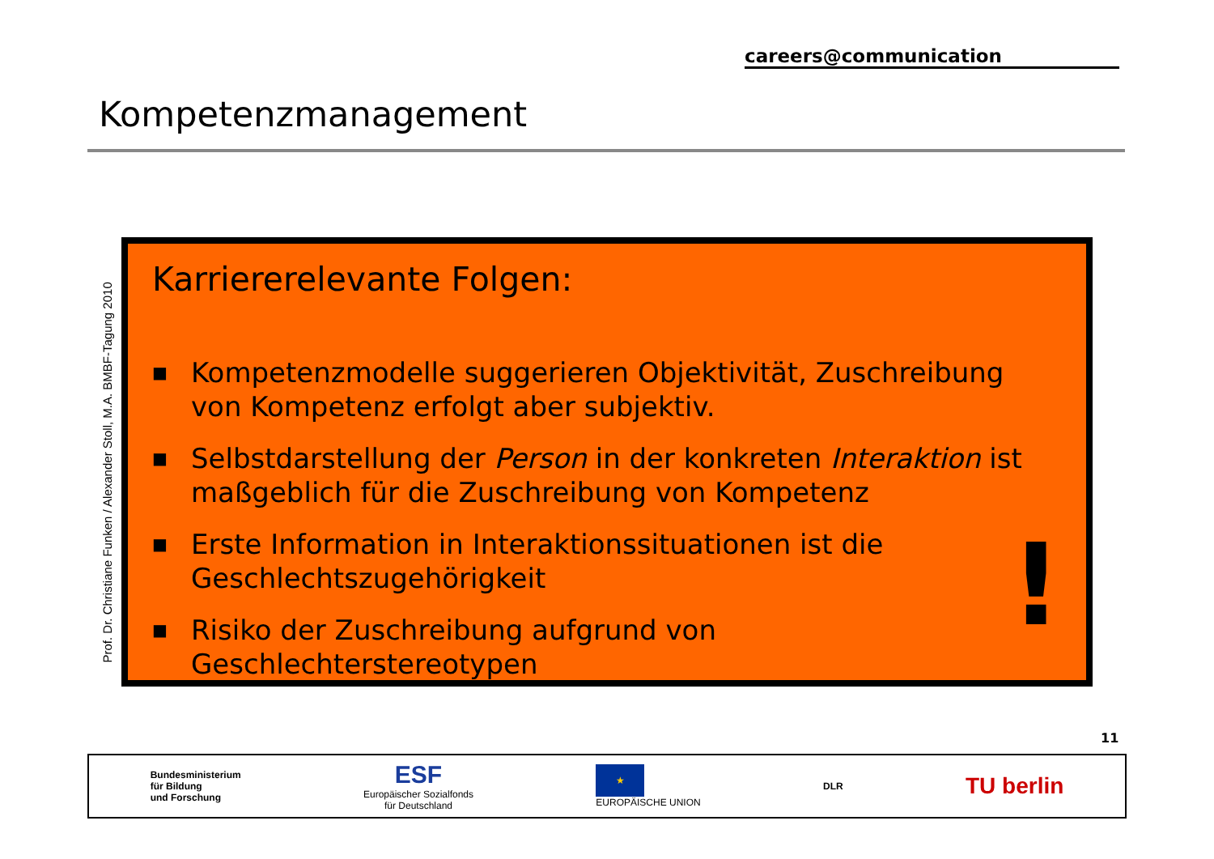careers@communication
Kompetenzmanagement
Prof. Dr. Christiane Funken / Alexander Stoll, M.A. BMBF-Tagung 2010
Karriererelevante Folgen:
■ Kompetenzmodelle suggerieren Objektivität, Zuschreibung von Kompetenz erfolgt aber subjektiv.
■ Selbstdarstellung der Person in der konkreten Interaktion ist maßgeblich für die Zuschreibung von Kompetenz
■ Erste Information in Interaktionssituationen ist die Geschlechtszugehörigkeit
■ Risiko der Zuschreibung aufgrund von Geschlechterstereotypen
!
11
Bundesministerium
für Bildung
und Forschung
ESF
Europäischer Sozialfonds
für Deutschland
★
EUROPÄISCHE UNION
DLR
TU berlin